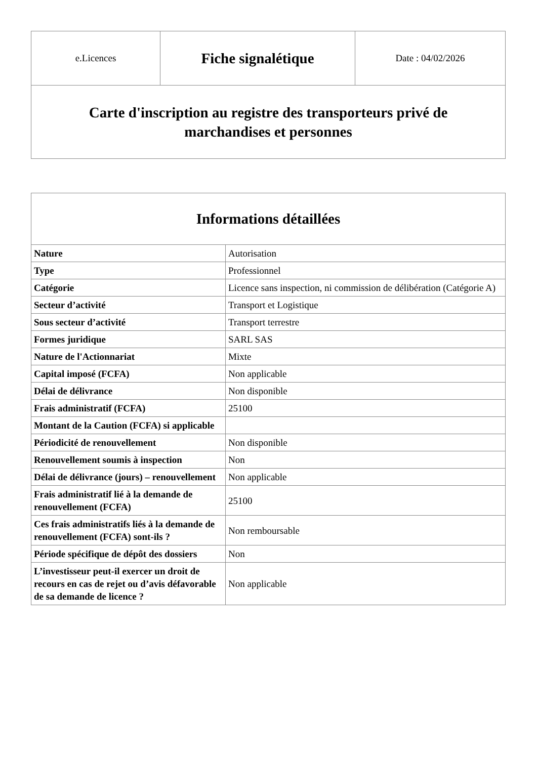| e.Licences | Fiche signalétique | Date : 04/02/2026 |
| Carte d'inscription au registre des transporteurs privé de marchandises et personnes | | |
| Informations détaillées | |
| --- | --- |
| Nature | Autorisation |
| Type | Professionnel |
| Catégorie | Licence sans inspection, ni commission de délibération (Catégorie A) |
| Secteur d’activité | Transport et Logistique |
| Sous secteur d’activité | Transport terrestre |
| Formes juridique | SARL SAS |
| Nature de l'Actionnariat | Mixte |
| Capital imposé (FCFA) | Non applicable |
| Délai de délivrance | Non disponible |
| Frais administratif (FCFA) | 25100 |
| Montant de la Caution (FCFA) si applicable | |
| Périodicité de renouvellement | Non disponible |
| Renouvellement soumis à inspection | Non |
| Délai de délivrance (jours) – renouvellement | Non applicable |
| Frais administratif lié à la demande de renouvellement (FCFA) | 25100 |
| Ces frais administratifs liés à la demande de renouvellement (FCFA) sont-ils ? | Non remboursable |
| Période spécifique de dépôt des dossiers | Non |
| L’investisseur peut-il exercer un droit de recours en cas de rejet ou d’avis défavorable de sa demande de licence ? | Non applicable |